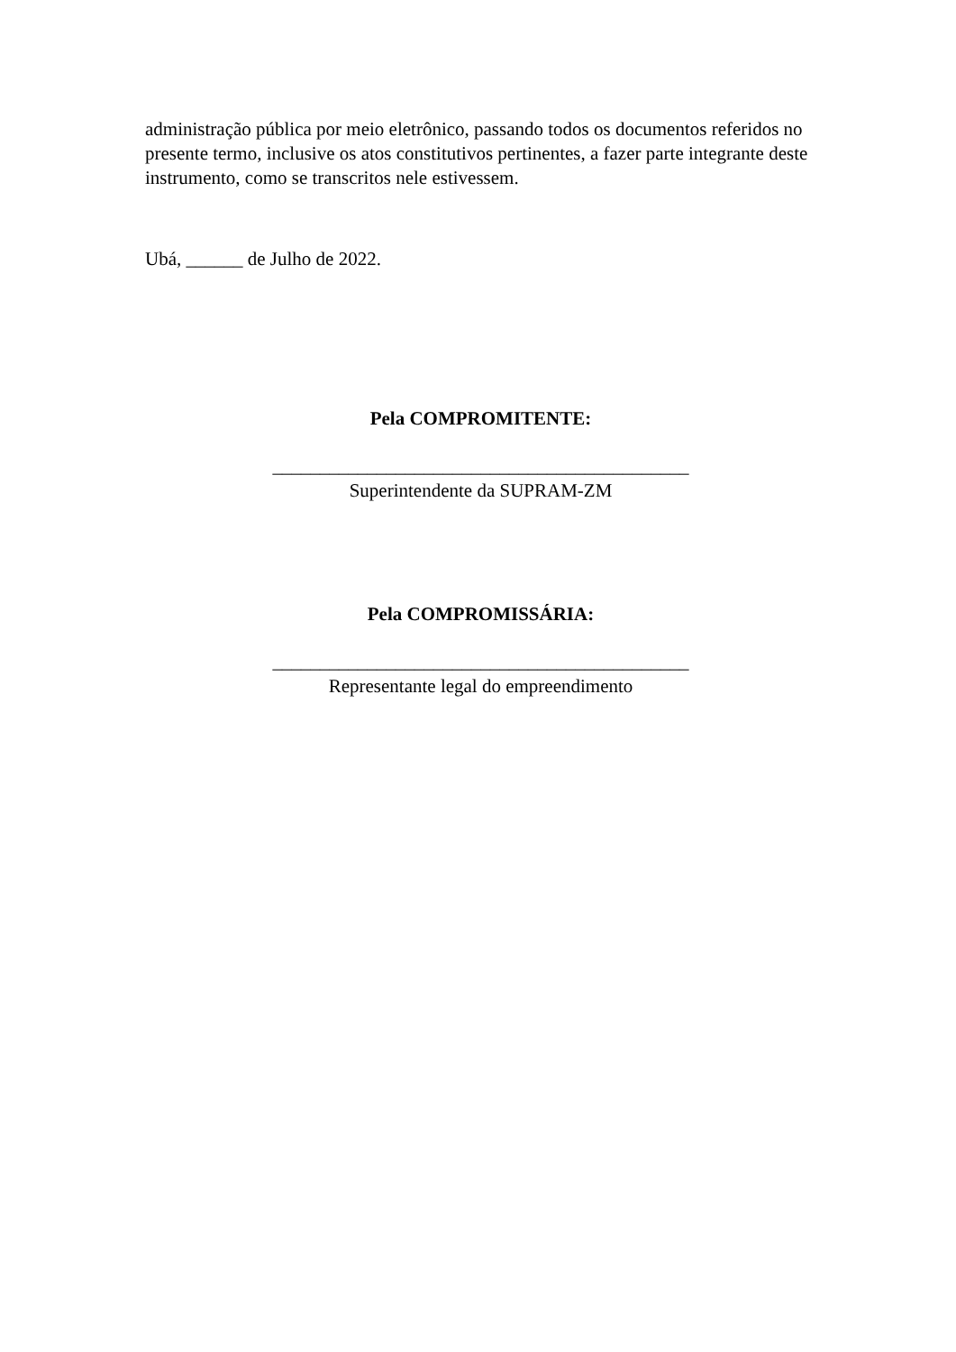administração pública por meio eletrônico, passando todos os documentos referidos no presente termo, inclusive os atos constitutivos pertinentes, a fazer parte integrante deste instrumento, como se transcritos nele estivessem.
Ubá, ______ de Julho de 2022.
Pela COMPROMITENTE:
____________________________________________
Superintendente da SUPRAM-ZM
Pela COMPROMISSÁRIA:
____________________________________________
Representante legal do empreendimento